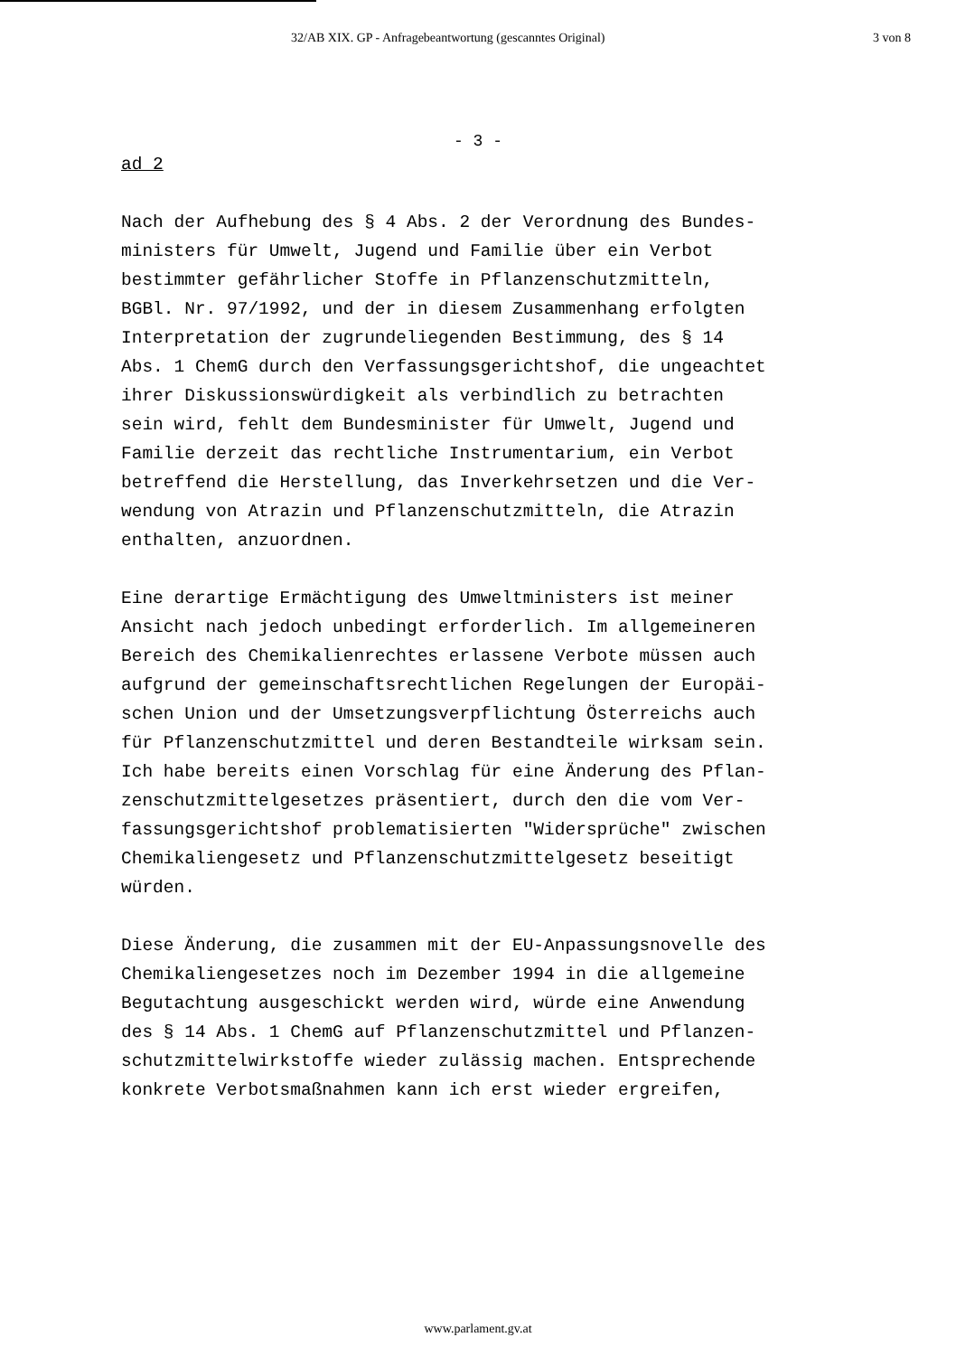32/AB XIX. GP - Anfragebeantwortung (gescanntes Original) 3 von 8
- 3 -
ad 2
Nach der Aufhebung des § 4 Abs. 2 der Verordnung des Bundes- ministers für Umwelt, Jugend und Familie über ein Verbot bestimmter gefährlicher Stoffe in Pflanzenschutzmitteln, BGBl. Nr. 97/1992, und der in diesem Zusammenhang erfolgten Interpretation der zugrundeliegenden Bestimmung, des § 14 Abs. 1 ChemG durch den Verfassungsgerichtshof, die ungeachtet ihrer Diskussionswürdigkeit als verbindlich zu betrachten sein wird, fehlt dem Bundesminister für Umwelt, Jugend und Familie derzeit das rechtliche Instrumentarium, ein Verbot betreffend die Herstellung, das Inverkehrsetzen und die Ver- wendung von Atrazin und Pflanzenschutzmitteln, die Atrazin enthalten, anzuordnen.
Eine derartige Ermächtigung des Umweltministers ist meiner Ansicht nach jedoch unbedingt erforderlich. Im allgemeineren Bereich des Chemikalienrechtes erlassene Verbote müssen auch aufgrund der gemeinschaftsrechtlichen Regelungen der Europäi- schen Union und der Umsetzungsverpflichtung Österreichs auch für Pflanzenschutzmittel und deren Bestandteile wirksam sein. Ich habe bereits einen Vorschlag für eine Änderung des Pflan- zenschutzmittelgesetzes präsentiert, durch den die vom Ver- fassungsgerichtshof problematisierten "Widersprüche" zwischen Chemikaliengesetz und Pflanzenschutzmittelgesetz beseitigt würden.
Diese Änderung, die zusammen mit der EU-Anpassungsnovelle des Chemikaliengesetzes noch im Dezember 1994 in die allgemeine Begutachtung ausgeschickt werden wird, würde eine Anwendung des § 14 Abs. 1 ChemG auf Pflanzenschutzmittel und Pflanzen- schutzmittelwirkstoffe wieder zulässig machen. Entsprechende konkrete Verbotsmaßnahmen kann ich erst wieder ergreifen,
www.parlament.gv.at